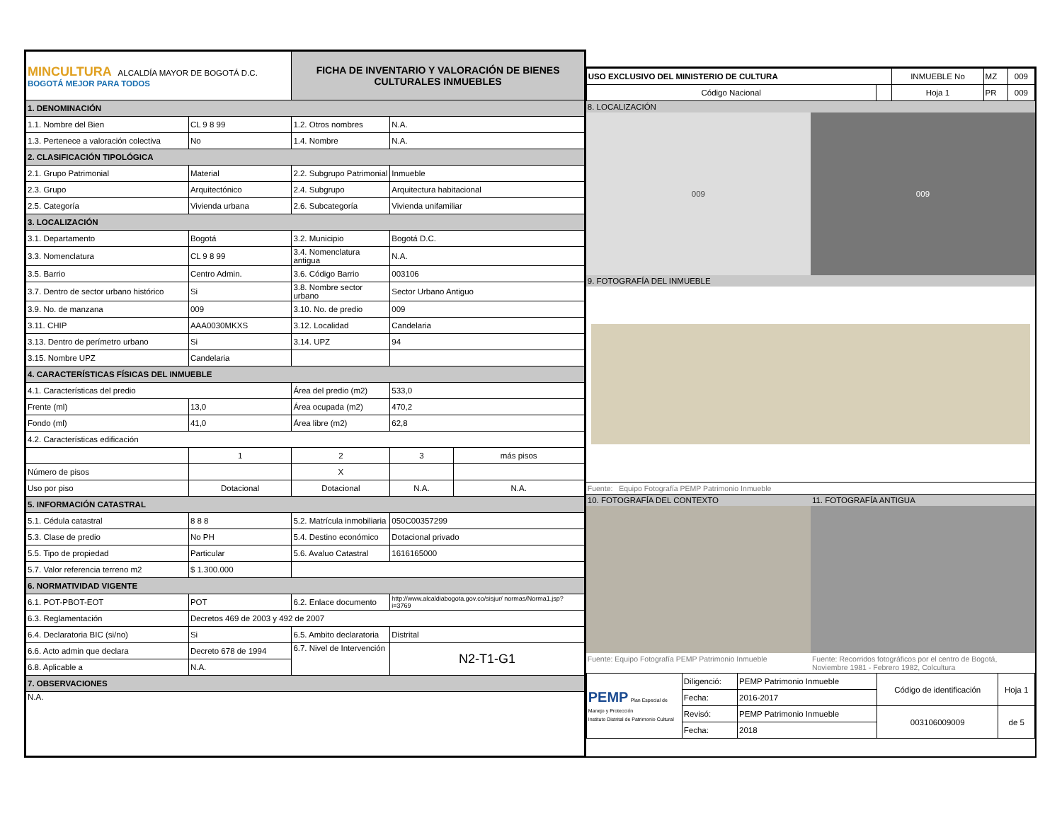| MINCULTURA ALCALDÍA MAYOR DE BOGOTÁ D.C. BOGOTÁ MEJOR PARA TODOS | | FICHA DE INVENTARIO Y VALORACIÓN DE BIENES CULTURALES INMUEBLES | | |
| 1. DENOMINACIÓN | | | | |
| 1.1. Nombre del Bien | CL 9 8 99 | 1.2. Otros nombres | N.A. | |
| 1.3. Pertenece a valoración colectiva | No | 1.4. Nombre | N.A. | |
| 2. CLASIFICACIÓN TIPOLÓGICA | | | | |
| 2.1. Grupo Patrimonial | Material | 2.2. Subgrupo Patrimonial | Inmueble | |
| 2.3. Grupo | Arquitectónico | 2.4. Subgrupo | Arquitectura habitacional | |
| 2.5. Categoría | Vivienda urbana | 2.6. Subcategoría | Vivienda unifamiliar | |
| 3. LOCALIZACIÓN | | | | |
| 3.1. Departamento | Bogotá | 3.2. Municipio | Bogotá D.C. | |
| 3.3. Nomenclatura | CL 9 8 99 | 3.4. Nomenclatura antigua | N.A. | |
| 3.5. Barrio | Centro Admin. | 3.6. Código Barrio | 003106 | |
| 3.7. Dentro de sector urbano histórico | Si | 3.8. Nombre sector urbano | Sector Urbano Antiguo | |
| 3.9. No. de manzana | 009 | 3.10. No. de predio | 009 | |
| 3.11. CHIP | AAA0030MKXS | 3.12. Localidad | Candelaria | |
| 3.13. Dentro de perímetro urbano | Si | 3.14. UPZ | 94 | |
| 3.15. Nombre UPZ | Candelaria | | | |
| 4. CARACTERÍSTICAS FÍSICAS DEL INMUEBLE | | | | |
| 4.1. Características del predio | | Área del predio (m2) | 533,0 | |
| Frente (ml) | 13,0 | Área ocupada (m2) | 470,2 | |
| Fondo (ml) | 41,0 | Área libre (m2) | 62,8 | |
| 4.2. Características edificación | | | | |
| | 1 | 2 | 3 | más pisos |
| Número de pisos | | X | | |
| Uso por piso | Dotacional | Dotacional | N.A. | N.A. |
| 5. INFORMACIÓN CATASTRAL | | | | |
| 5.1. Cédula catastral | 8 8 8 | 5.2. Matrícula inmobiliaria | 050C00357299 | |
| 5.3. Clase de predio | No PH | 5.4. Destino económico | Dotacional privado | |
| 5.5. Tipo de propiedad | Particular | 5.6. Avaluo Catastral | 1616165000 | |
| 5.7. Valor referencia terreno m2 | $ 1.300.000 | | | |
| 6. NORMATIVIDAD VIGENTE | | | | |
| 6.1. POT-PBOT-EOT | POT | 6.2. Enlace documento | http://www.alcaldiabogota.gov.co/sisjur/ normas/Norma1.jsp?i=3769 | |
| 6.3. Reglamentación | Decretos 469 de 2003 y 492 de 2007 | | | |
| 6.4. Declaratoria BIC (si/no) | Si | 6.5. Ambito declaratoria | Distrital | |
| 6.6. Acto admin que declara | Decreto 678 de 1994 | 6.7. Nivel de Intervención | N2-T1-G1 | |
| 6.8. Aplicable a | N.A. | | | |
| 7. OBSERVACIONES | | | | |
| N.A. | | | | |
| USO EXCLUSIVO DEL MINISTERIO DE CULTURA | | INMUEBLE No | MZ | 009 |
| Código Nacional | | Hoja 1 | PR | 009 |
8. LOCALIZACIÓN
009 009
9. FOTOGRAFÍA DEL INMUEBLE
Fuente: Equipo Fotografía PEMP Patrimonio Inmueble
10. FOTOGRAFÍA DEL CONTEXTO 11. FOTOGRAFÍA ANTIGUA
Fuente: Equipo Fotografía PEMP Patrimonio Inmueble
Fuente: Recorridos fotográficos por el centro de Bogotá, Noviembre 1981 - Febrero 1982, Colcultura
| PEMP Plan Especial de Manejo y Protección Instituto Distrital de Patrimonio Cultural | Diligenció: | PEMP Patrimonio Inmueble | Código de identificación | Hoja 1 |
| | Fecha: | 2016-2017 | | |
| | Revisó: | PEMP Patrimonio Inmueble | 003106009009 | de 5 |
| | Fecha: | 2018 | | |